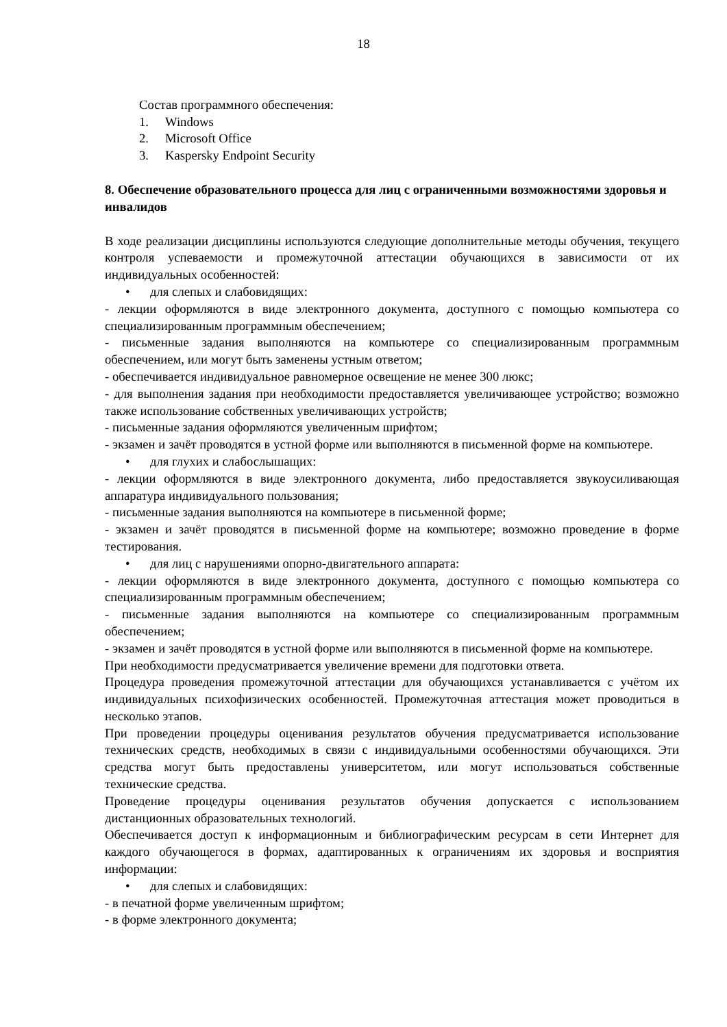18
Состав программного обеспечения:
1. Windows
2. Microsoft Office
3. Kaspersky Endpoint Security
8. Обеспечение образовательного процесса для лиц с ограниченными возможностями здоровья и инвалидов
В ходе реализации дисциплины используются следующие дополнительные методы обучения, текущего контроля успеваемости и промежуточной аттестации обучающихся в зависимости от их индивидуальных особенностей:
• для слепых и слабовидящих:
- лекции оформляются в виде электронного документа, доступного с помощью компьютера со специализированным программным обеспечением;
- письменные задания выполняются на компьютере со специализированным программным обеспечением, или могут быть заменены устным ответом;
- обеспечивается индивидуальное равномерное освещение не менее 300 люкс;
- для выполнения задания при необходимости предоставляется увеличивающее устройство; возможно также использование собственных увеличивающих устройств;
- письменные задания оформляются увеличенным шрифтом;
- экзамен и зачёт проводятся в устной форме или выполняются в письменной форме на компьютере.
• для глухих и слабослышащих:
- лекции оформляются в виде электронного документа, либо предоставляется звукоусиливающая аппаратура индивидуального пользования;
- письменные задания выполняются на компьютере в письменной форме;
- экзамен и зачёт проводятся в письменной форме на компьютере; возможно проведение в форме тестирования.
• для лиц с нарушениями опорно-двигательного аппарата:
- лекции оформляются в виде электронного документа, доступного с помощью компьютера со специализированным программным обеспечением;
- письменные задания выполняются на компьютере со специализированным программным обеспечением;
- экзамен и зачёт проводятся в устной форме или выполняются в письменной форме на компьютере.
При необходимости предусматривается увеличение времени для подготовки ответа.
Процедура проведения промежуточной аттестации для обучающихся устанавливается с учётом их индивидуальных психофизических особенностей. Промежуточная аттестация может проводиться в несколько этапов.
При проведении процедуры оценивания результатов обучения предусматривается использование технических средств, необходимых в связи с индивидуальными особенностями обучающихся. Эти средства могут быть предоставлены университетом, или могут использоваться собственные технические средства.
Проведение процедуры оценивания результатов обучения допускается с использованием дистанционных образовательных технологий.
Обеспечивается доступ к информационным и библиографическим ресурсам в сети Интернет для каждого обучающегося в формах, адаптированных к ограничениям их здоровья и восприятия информации:
• для слепых и слабовидящих:
- в печатной форме увеличенным шрифтом;
- в форме электронного документа;